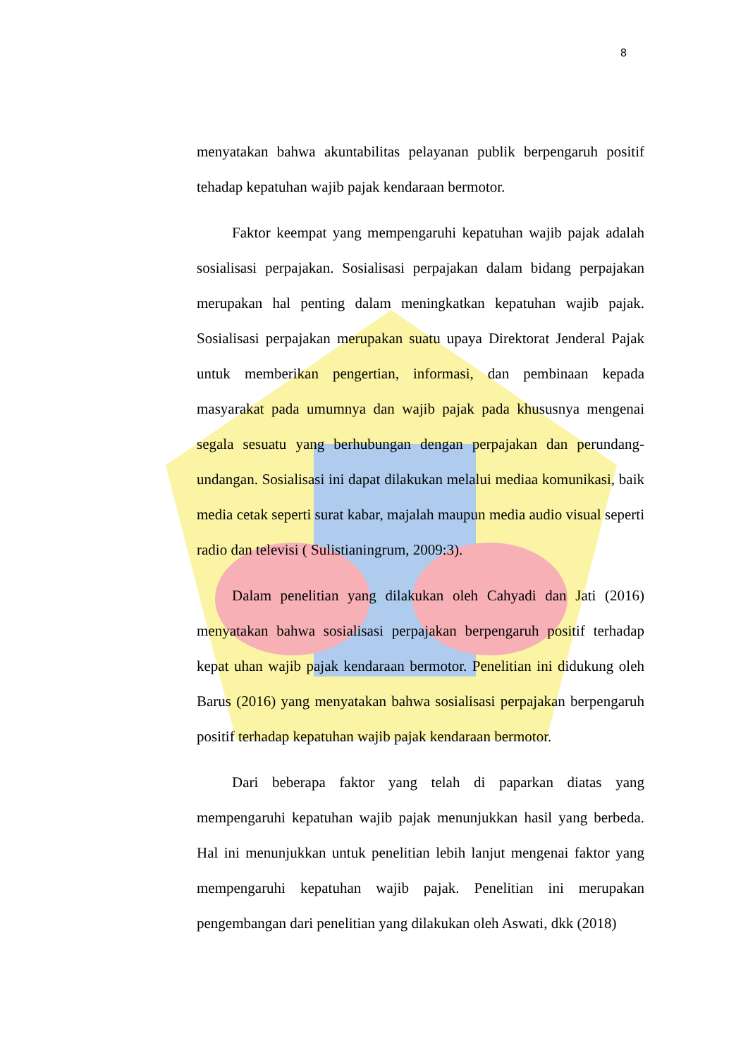8
menyatakan bahwa akuntabilitas pelayanan publik berpengaruh positif tehadap kepatuhan wajib pajak kendaraan bermotor.
Faktor keempat yang mempengaruhi kepatuhan wajib pajak adalah sosialisasi perpajakan. Sosialisasi perpajakan dalam bidang perpajakan merupakan hal penting dalam meningkatkan kepatuhan wajib pajak. Sosialisasi perpajakan merupakan suatu upaya Direktorat Jenderal Pajak untuk memberikan pengertian, informasi, dan pembinaan kepada masyarakat pada umumnya dan wajib pajak pada khususnya mengenai segala sesuatu yang berhubungan dengan perpajakan dan perundang-undangan. Sosialisasi ini dapat dilakukan melalui mediaa komunikasi, baik media cetak seperti surat kabar, majalah maupun media audio visual seperti radio dan televisi ( Sulistianingrum, 2009:3).
Dalam penelitian yang dilakukan oleh Cahyadi dan Jati (2016) menyatakan bahwa sosialisasi perpajakan berpengaruh positif terhadap kepat uhan wajib pajak kendaraan bermotor. Penelitian ini didukung oleh Barus (2016) yang menyatakan bahwa sosialisasi perpajakan berpengaruh positif terhadap kepatuhan wajib pajak kendaraan bermotor.
Dari beberapa faktor yang telah di paparkan diatas yang mempengaruhi kepatuhan wajib pajak menunjukkan hasil yang berbeda. Hal ini menunjukkan untuk penelitian lebih lanjut mengenai faktor yang mempengaruhi kepatuhan wajib pajak. Penelitian ini merupakan pengembangan dari penelitian yang dilakukan oleh Aswati, dkk (2018)